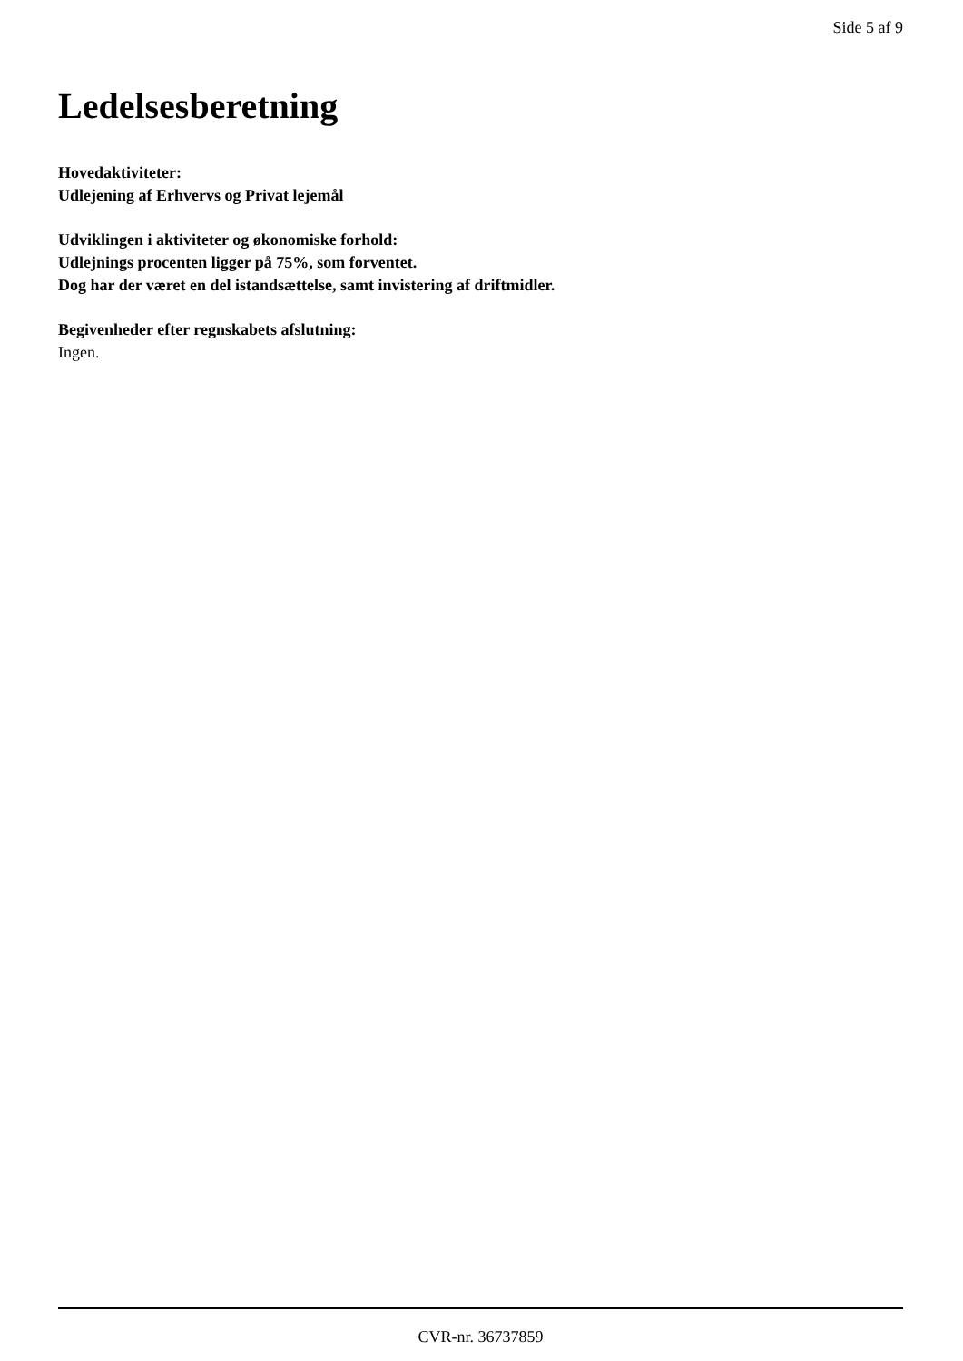Side 5 af 9
Ledelsesberetning
Hovedaktiviteter:
Udlejening af Erhvervs og Privat lejemål
Udviklingen i aktiviteter og økonomiske forhold:
Udlejnings procenten ligger på 75%, som forventet.
Dog har der været en del istandsættelse, samt invistering af driftmidler.
Begivenheder efter regnskabets afslutning:
Ingen.
CVR-nr. 36737859